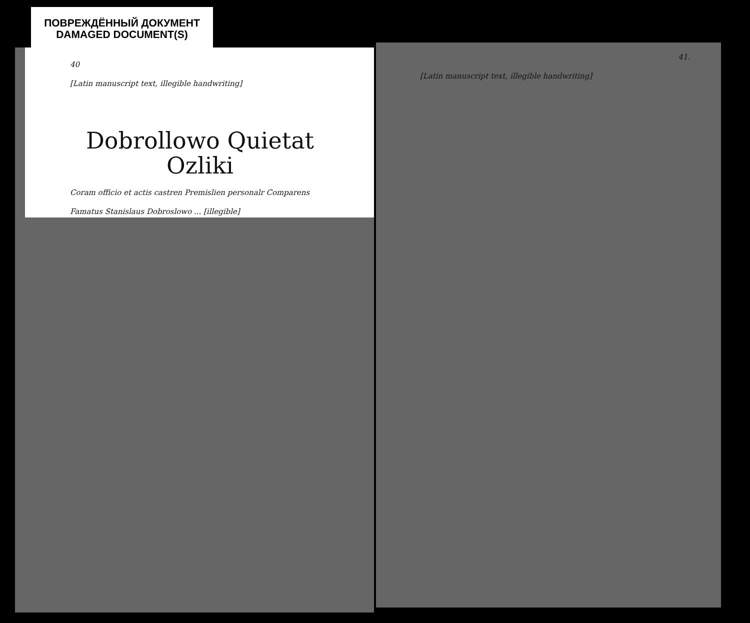ПОВРЕЖДЁННЫЙ ДОКУМЕНТ
DAMAGED DOCUMENT(S)
40
[Latin manuscript text, illegible handwriting]
Dobrollowo Quietat
Ozliki
Coram officio et actis castren Premislien personalr Comparens Famatus Stanislaus Dobroslowo ... [illegible]
41.
[Latin manuscript text, illegible handwriting]